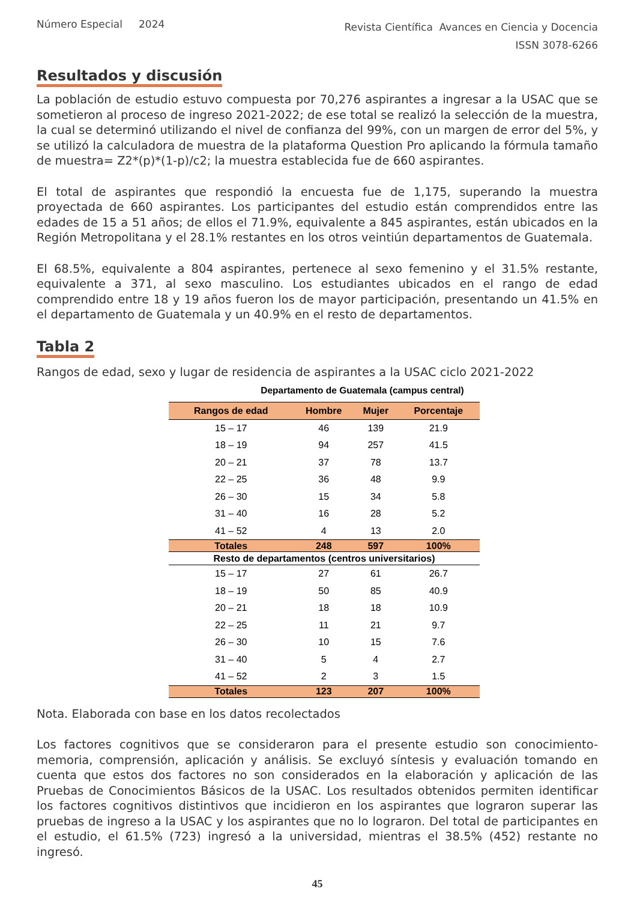Número Especial 2024
Revista Científica Avances en Ciencia y Docencia
ISSN 3078-6266
Resultados y discusión
La población de estudio estuvo compuesta por 70,276 aspirantes a ingresar a la USAC que se sometieron al proceso de ingreso 2021-2022; de ese total se realizó la selección de la muestra, la cual se determinó utilizando el nivel de confianza del 99%, con un margen de error del 5%, y se utilizó la calculadora de muestra de la plataforma Question Pro aplicando la fórmula tamaño de muestra= Z2*(p)*(1-p)/c2; la muestra establecida fue de 660 aspirantes.
El total de aspirantes que respondió la encuesta fue de 1,175, superando la muestra proyectada de 660 aspirantes. Los participantes del estudio están comprendidos entre las edades de 15 a 51 años; de ellos el 71.9%, equivalente a 845 aspirantes, están ubicados en la Región Metropolitana y el 28.1% restantes en los otros veintiún departamentos de Guatemala.
El 68.5%, equivalente a 804 aspirantes, pertenece al sexo femenino y el 31.5% restante, equivalente a 371, al sexo masculino. Los estudiantes ubicados en el rango de edad comprendido entre 18 y 19 años fueron los de mayor participación, presentando un 41.5% en el departamento de Guatemala y un 40.9% en el resto de departamentos.
Tabla 2
Rangos de edad, sexo y lugar de residencia de aspirantes a la USAC ciclo 2021-2022
Departamento de Guatemala (campus central)
| Rangos de edad | Hombre | Mujer | Porcentaje |
| --- | --- | --- | --- |
| 15 – 17 | 46 | 139 | 21.9 |
| 18 – 19 | 94 | 257 | 41.5 |
| 20 – 21 | 37 | 78 | 13.7 |
| 22 – 25 | 36 | 48 | 9.9 |
| 26 – 30 | 15 | 34 | 5.8 |
| 31 – 40 | 16 | 28 | 5.2 |
| 41 – 52 | 4 | 13 | 2.0 |
| Totales | 248 | 597 | 100% |
| Resto de departamentos (centros universitarios) | | | |
| 15 – 17 | 27 | 61 | 26.7 |
| 18 – 19 | 50 | 85 | 40.9 |
| 20 – 21 | 18 | 18 | 10.9 |
| 22 – 25 | 11 | 21 | 9.7 |
| 26 – 30 | 10 | 15 | 7.6 |
| 31 – 40 | 5 | 4 | 2.7 |
| 41 – 52 | 2 | 3 | 1.5 |
| Totales | 123 | 207 | 100% |
Nota. Elaborada con base en los datos recolectados
Los factores cognitivos que se consideraron para el presente estudio son conocimiento-memoria, comprensión, aplicación y análisis. Se excluyó síntesis y evaluación tomando en cuenta que estos dos factores no son considerados en la elaboración y aplicación de las Pruebas de Conocimientos Básicos de la USAC. Los resultados obtenidos permiten identificar los factores cognitivos distintivos que incidieron en los aspirantes que lograron superar las pruebas de ingreso a la USAC y los aspirantes que no lo lograron. Del total de participantes en el estudio, el 61.5% (723) ingresó a la universidad, mientras el 38.5% (452) restante no ingresó.
45